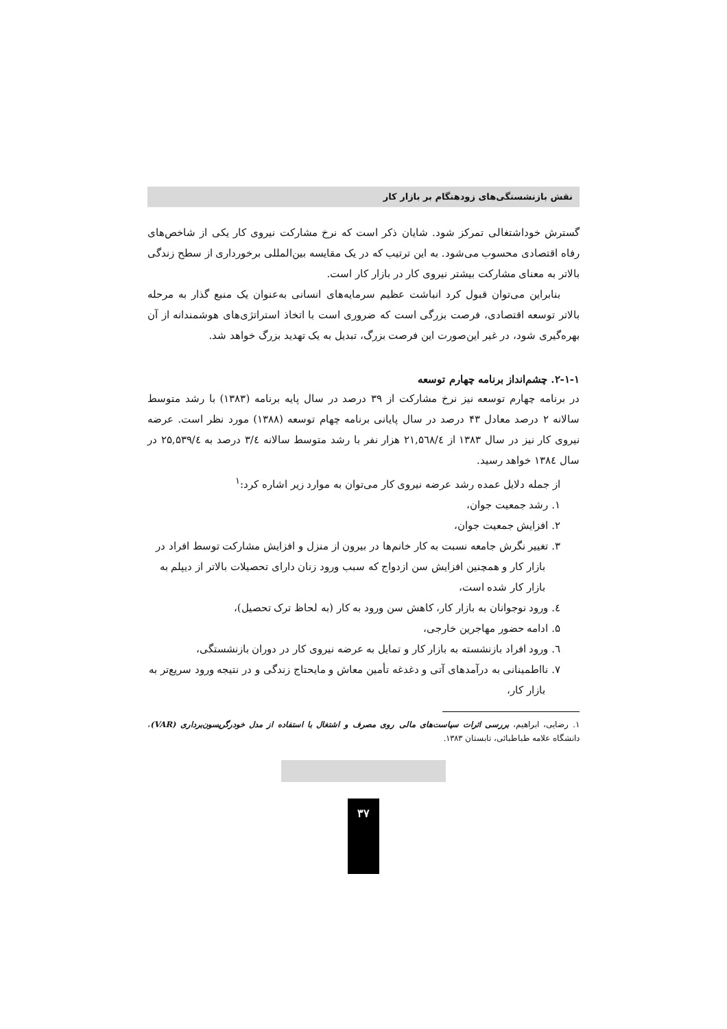نقش بازنشستگی‌های زودهنگام بر بازار کار
گسترش خوداشتغالی تمرکز شود. شایان ذکر است که نرخ مشارکت نیروی کار یکی از شاخص‌های رفاه اقتصادی محسوب می‌شود. به این ترتیب که در یک مقایسه بین‌المللی برخورداری از سطح زندگی بالاتر به معنای مشارکت بیشتر نیروی کار در بازار کار است.
بنابراین می‌توان قبول کرد انباشت عظیم سرمایه‌های انسانی به‌عنوان یک منبع گذار به مرحله بالاتر توسعه اقتصادی، فرصت بزرگی است که ضروری است با اتخاذ استراتژی‌های هوشمندانه از آن بهره‌گیری شود، در غیر این‌صورت این فرصت بزرگ، تبدیل به یک تهدید بزرگ خواهد شد.
۲-۱-۱. چشم‌انداز برنامه چهارم توسعه
در برنامه چهارم توسعه نیز نرخ مشارکت از ۳۹ درصد در سال پایه برنامه (۱۳۸۳) با رشد متوسط سالانه ۲ درصد معادل ۴۳ درصد در سال پایانی برنامه چهام توسعه (۱۳۸۸) مورد نظر است. عرضه نیروی کار نیز در سال ۱۳۸۳ از ۲۱,۵٦۸/٤ هزار نفر با رشد متوسط سالانه ۳/٤ درصد به ۲۵,۵۳۹/٤ در سال ۱۳۸٤ خواهد رسید.
از جمله دلایل عمده رشد عرضه نیروی کار می‌توان به موارد زیر اشاره کرد:<sup>۱</sup>
۱. رشد جمعیت جوان،
۲. افزایش جمعیت جوان،
۳. تغییر نگرش جامعه نسبت به کار خانم‌ها در بیرون از منزل و افزایش مشارکت توسط افراد در بازار کار و همچنین افزایش سن ازدواج که سبب ورود زنان دارای تحصیلات بالاتر از دیپلم به بازار کار شده است،
٤. ورود نوجوانان به بازار کار، کاهش سن ورود به کار (به لحاظ ترک تحصیل)،
۵. ادامه حضور مهاجرین خارجی،
٦. ورود افراد بازنشسته به بازار کار و تمایل به عرضه نیروی کار در دوران بازنشستگی،
۷. نااطمینانی به درآمدهای آتی و دغدغه تأمین معاش و مایحتاج زندگی و در نتیجه ورود سریع‌تر به بازار کار،
۱. رضایی، ابراهیم، بررسی اثرات سیاست‌های مالی روی مصرف و اشتغال با استفاده از مدل خودرگریسون‌برداری (VAR)، دانشگاه علامه طباطبائی، تابستان ۱۳۸۳.
۳۷